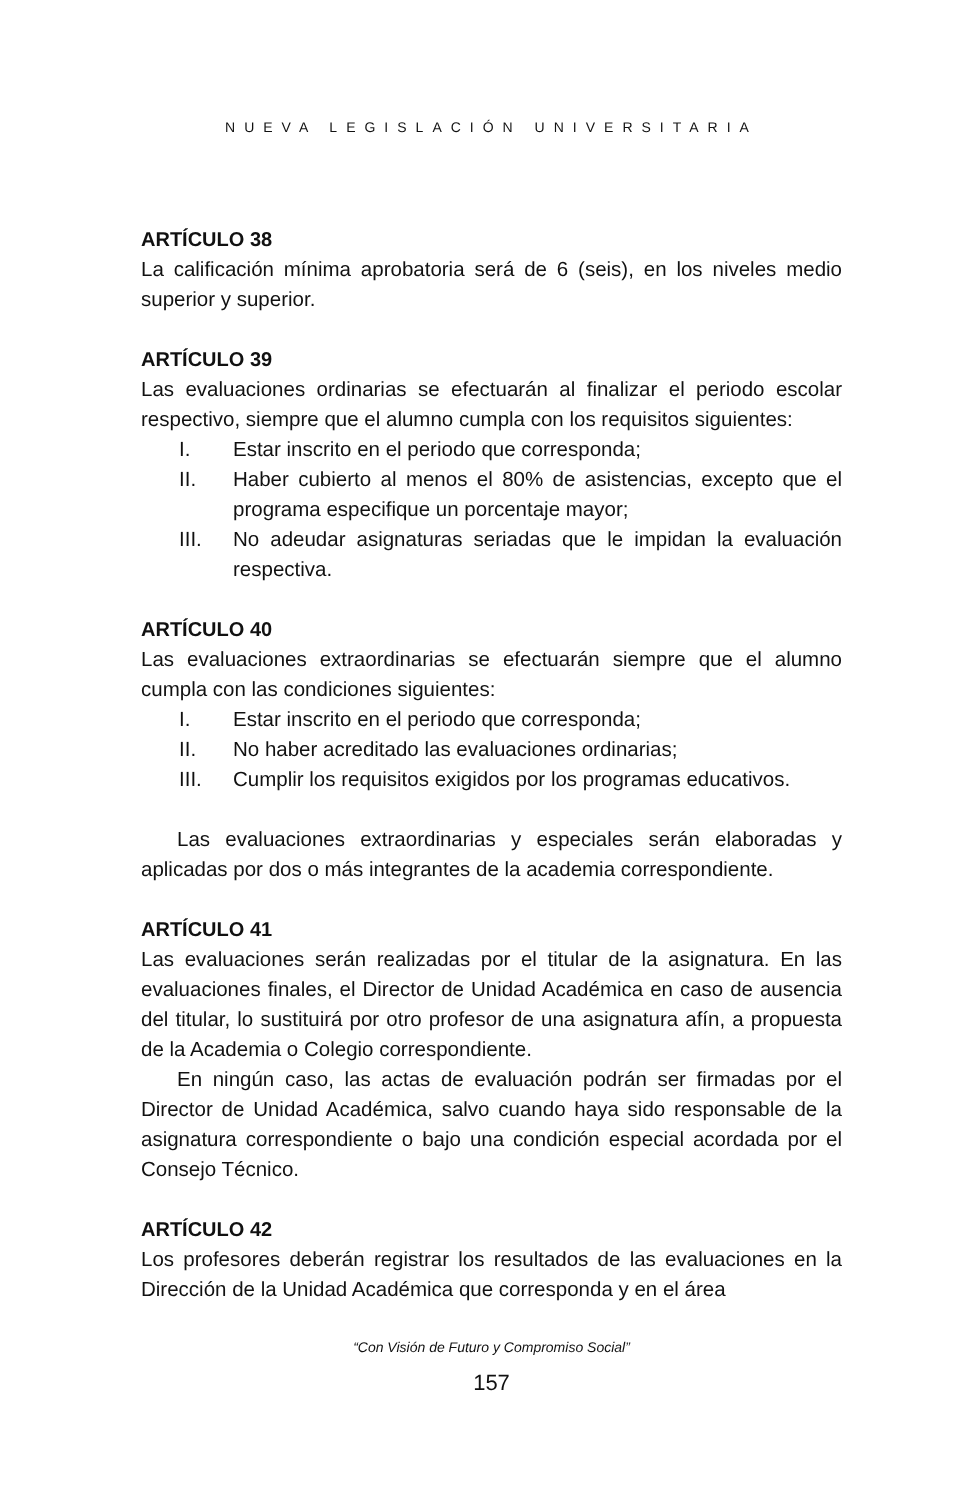NUEVA LEGISLACIÓN UNIVERSITARIA
ARTÍCULO 38
La calificación mínima aprobatoria será de 6 (seis), en los niveles medio superior y superior.
ARTÍCULO 39
Las evaluaciones ordinarias se efectuarán al finalizar el periodo escolar respectivo, siempre que el alumno cumpla con los requisitos siguientes:
I. Estar inscrito en el periodo que corresponda;
II. Haber cubierto al menos el 80% de asistencias, excepto que el programa especifique un porcentaje mayor;
III. No adeudar asignaturas seriadas que le impidan la evaluación respectiva.
ARTÍCULO 40
Las evaluaciones extraordinarias se efectuarán siempre que el alumno cumpla con las condiciones siguientes:
I. Estar inscrito en el periodo que corresponda;
II. No haber acreditado las evaluaciones ordinarias;
III. Cumplir los requisitos exigidos por los programas educativos.
Las evaluaciones extraordinarias y especiales serán elaboradas y aplicadas por dos o más integrantes de la academia correspondiente.
ARTÍCULO 41
Las evaluaciones serán realizadas por el titular de la asignatura. En las evaluaciones finales, el Director de Unidad Académica en caso de ausencia del titular, lo sustituirá por otro profesor de una asignatura afín, a propuesta de la Academia o Colegio correspondiente.
En ningún caso, las actas de evaluación podrán ser firmadas por el Director de Unidad Académica, salvo cuando haya sido responsable de la asignatura correspondiente o bajo una condición especial acordada por el Consejo Técnico.
ARTÍCULO 42
Los profesores deberán registrar los resultados de las evaluaciones en la Dirección de la Unidad Académica que corresponda y en el área
“Con Visión de Futuro y Compromiso Social”
157